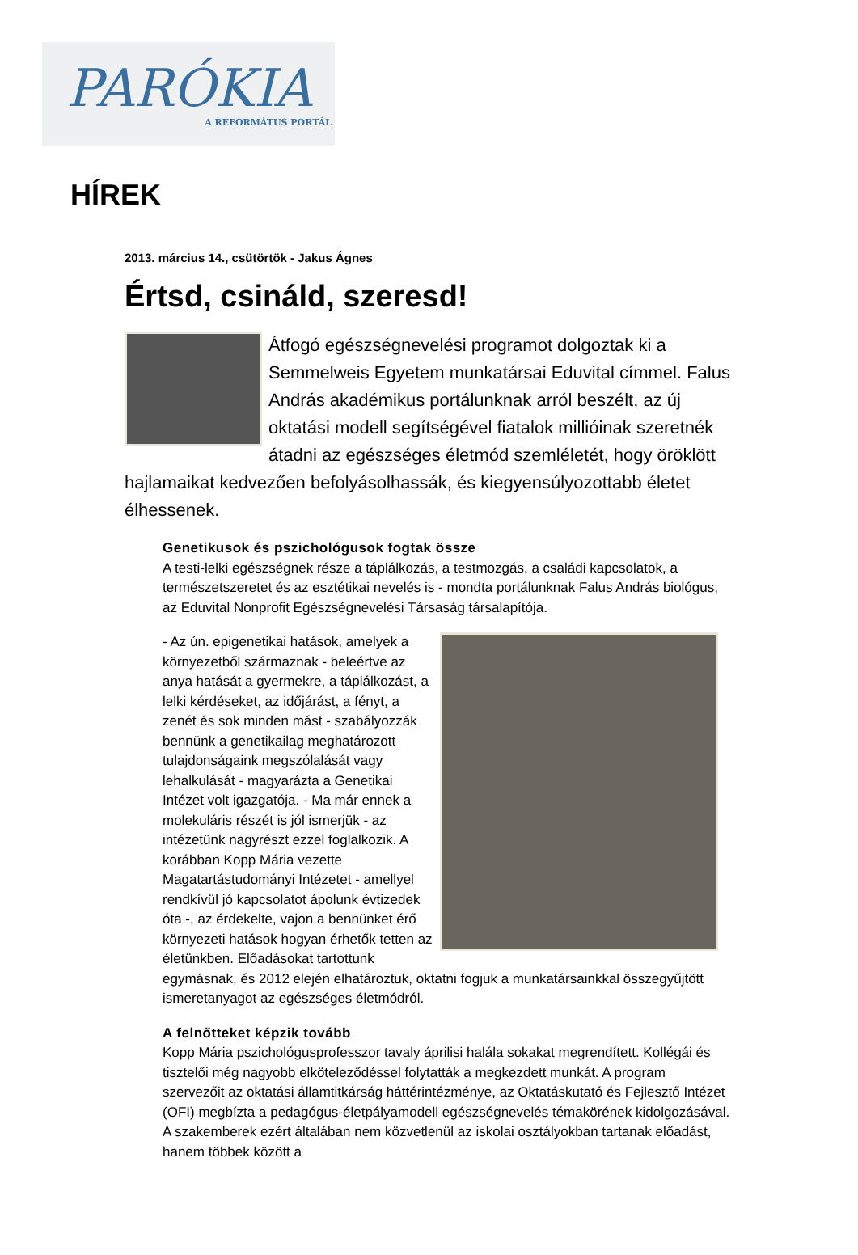PARÓKIA
A REFORMÁTUS PORTÁL
HÍREK
2013. március 14., csütörtök - Jakus Ágnes
Értsd, csináld, szeresd!
Átfogó egészségnevelési programot dolgoztak ki a Semmelweis Egyetem munkatársai Eduvital címmel. Falus András akadémikus portálunknak arról beszélt, az új oktatási modell segítségével fiatalok millióinak szeretnék átadni az egészséges életmód szemléletét, hogy öröklött hajlamaikat kedvezően befolyásolhassák, és kiegyensúlyozottabb életet élhessenek.
Genetikusok és pszichológusok fogtak össze
A testi-lelki egészségnek része a táplálkozás, a testmozgás, a családi kapcsolatok, a természetszeretet és az esztétikai nevelés is - mondta portálunknak Falus András biológus, az Eduvital Nonprofit Egészségnevelési Társaság társalapítója.
- Az ún. epigenetikai hatások, amelyek a környezetből származnak - beleértve az anya hatását a gyermekre, a táplálkozást, a lelki kérdéseket, az időjárást, a fényt, a zenét és sok minden mást - szabályozzák bennünk a genetikailag meghatározott tulajdonságaink megszólalását vagy lehalkulását - magyarázta a Genetikai Intézet volt igazgatója. - Ma már ennek a molekuláris részét is jól ismerjük - az intézetünk nagyrészt ezzel foglalkozik. A korábban Kopp Mária vezette Magatartástudományi Intézetet - amellyel rendkívül jó kapcsolatot ápolunk évtizedek óta -, az érdekelte, vajon a bennünket érő környezeti hatások hogyan érhetők tetten az életünkben. Előadásokat tartottunk egymásnak, és 2012 elején elhatároztuk, oktatni fogjuk a munkatársainkkal összegyűjtött ismeretanyagot az egészséges életmódról.
A felnőtteket képzik tovább
Kopp Mária pszichológusprofesszor tavaly áprilisi halála sokakat megrendített. Kollégái és tisztelői még nagyobb elköteleződéssel folytatták a megkezdett munkát. A program szervezőit az oktatási államtitkárság háttérintézménye, az Oktatáskutató és Fejlesztő Intézet (OFI) megbízta a pedagógus-életpályamodell egészségnevelés témakörének kidolgozásával. A szakemberek ezért általában nem közvetlenül az iskolai osztályokban tartanak előadást, hanem többek között a